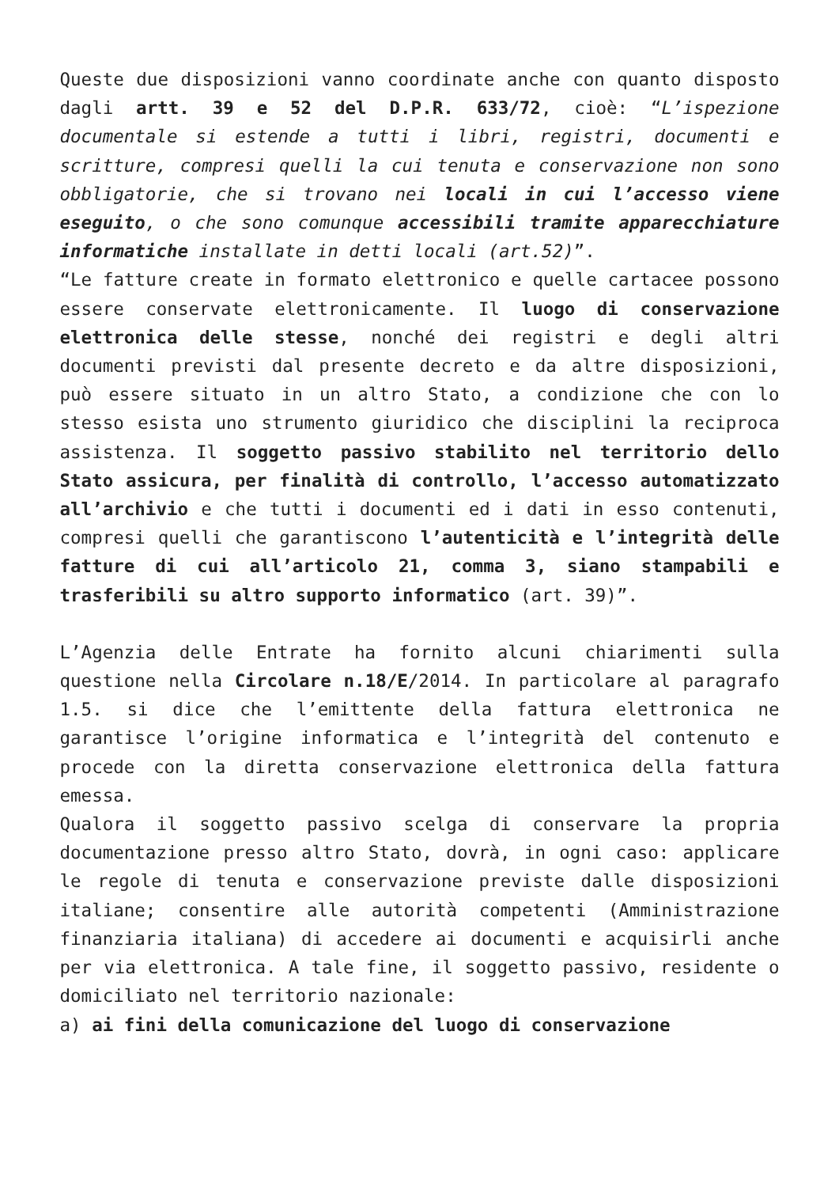Queste due disposizioni vanno coordinate anche con quanto disposto dagli artt. 39 e 52 del D.P.R. 633/72, cioè: “L’ispezione documentale si estende a tutti i libri, registri, documenti e scritture, compresi quelli la cui tenuta e conservazione non sono obbligatorie, che si trovano nei locali in cui l’accesso viene eseguito, o che sono comunque accessibili tramite apparecchiature informatiche installate in detti locali (art.52)”.
“Le fatture create in formato elettronico e quelle cartacee possono essere conservate elettronicamente. Il luogo di conservazione elettronica delle stesse, nonché dei registri e degli altri documenti previsti dal presente decreto e da altre disposizioni, può essere situato in un altro Stato, a condizione che con lo stesso esista uno strumento giuridico che disciplini la reciproca assistenza. Il soggetto passivo stabilito nel territorio dello Stato assicura, per finalità di controllo, l’accesso automatizzato all’archivio e che tutti i documenti ed i dati in esso contenuti, compresi quelli che garantiscono l’autenticità e l’integrità delle fatture di cui all’articolo 21, comma 3, siano stampabili e trasferibili su altro supporto informatico (art. 39)”.
L’Agenzia delle Entrate ha fornito alcuni chiarimenti sulla questione nella Circolare n.18/E/2014. In particolare al paragrafo 1.5. si dice che l’emittente della fattura elettronica ne garantisce l’origine informatica e l’integrità del contenuto e procede con la diretta conservazione elettronica della fattura emessa.
Qualora il soggetto passivo scelga di conservare la propria documentazione presso altro Stato, dovrà, in ogni caso: applicare le regole di tenuta e conservazione previste dalle disposizioni italiane; consentire alle autorità competenti (Amministrazione finanziaria italiana) di accedere ai documenti e acquisirli anche per via elettronica. A tale fine, il soggetto passivo, residente o domiciliato nel territorio nazionale:
a) ai fini della comunicazione del luogo di conservazione